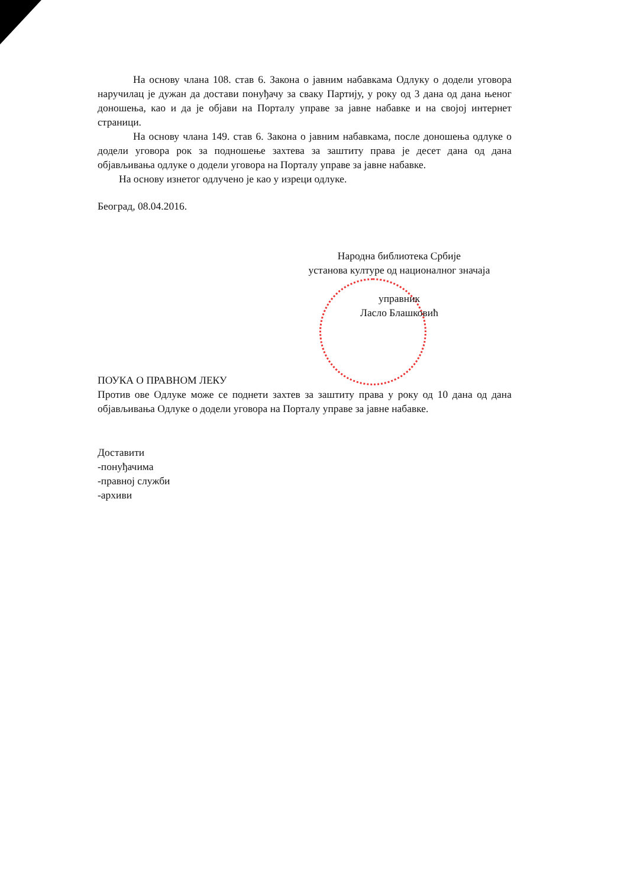На основу члана 108. став 6. Закона о јавним набавкама Одлуку о додели уговора наручилац је дужан да достави понуђачу за сваку Партију, у року од 3 дана од дана њеног доношења, као и да је објави на Порталу управе за јавне набавке и на својој интернет страници.
На основу члана 149. став 6. Закона о јавним набавкама, после доношења одлуке о додели уговора рок за подношење захтева за заштиту права је десет дана од дана објављивања одлуке о додели уговора на Порталу управе за јавне набавке.
На основу изнетог одлучено је као у изреци одлуке.
Београд, 08.04.2016.
Народна библиотека Србије
установа културе од националног значаја
управник
Ласло Блашковић
ПОУКА О ПРАВНОМ ЛЕКУ
Против ове Одлуке може се поднети захтев за заштиту права у року од 10 дана од дана објављивања Одлуке о додели уговора на Порталу управе за јавне набавке.
Доставити
-понуђачима
-правној служби
-архиви